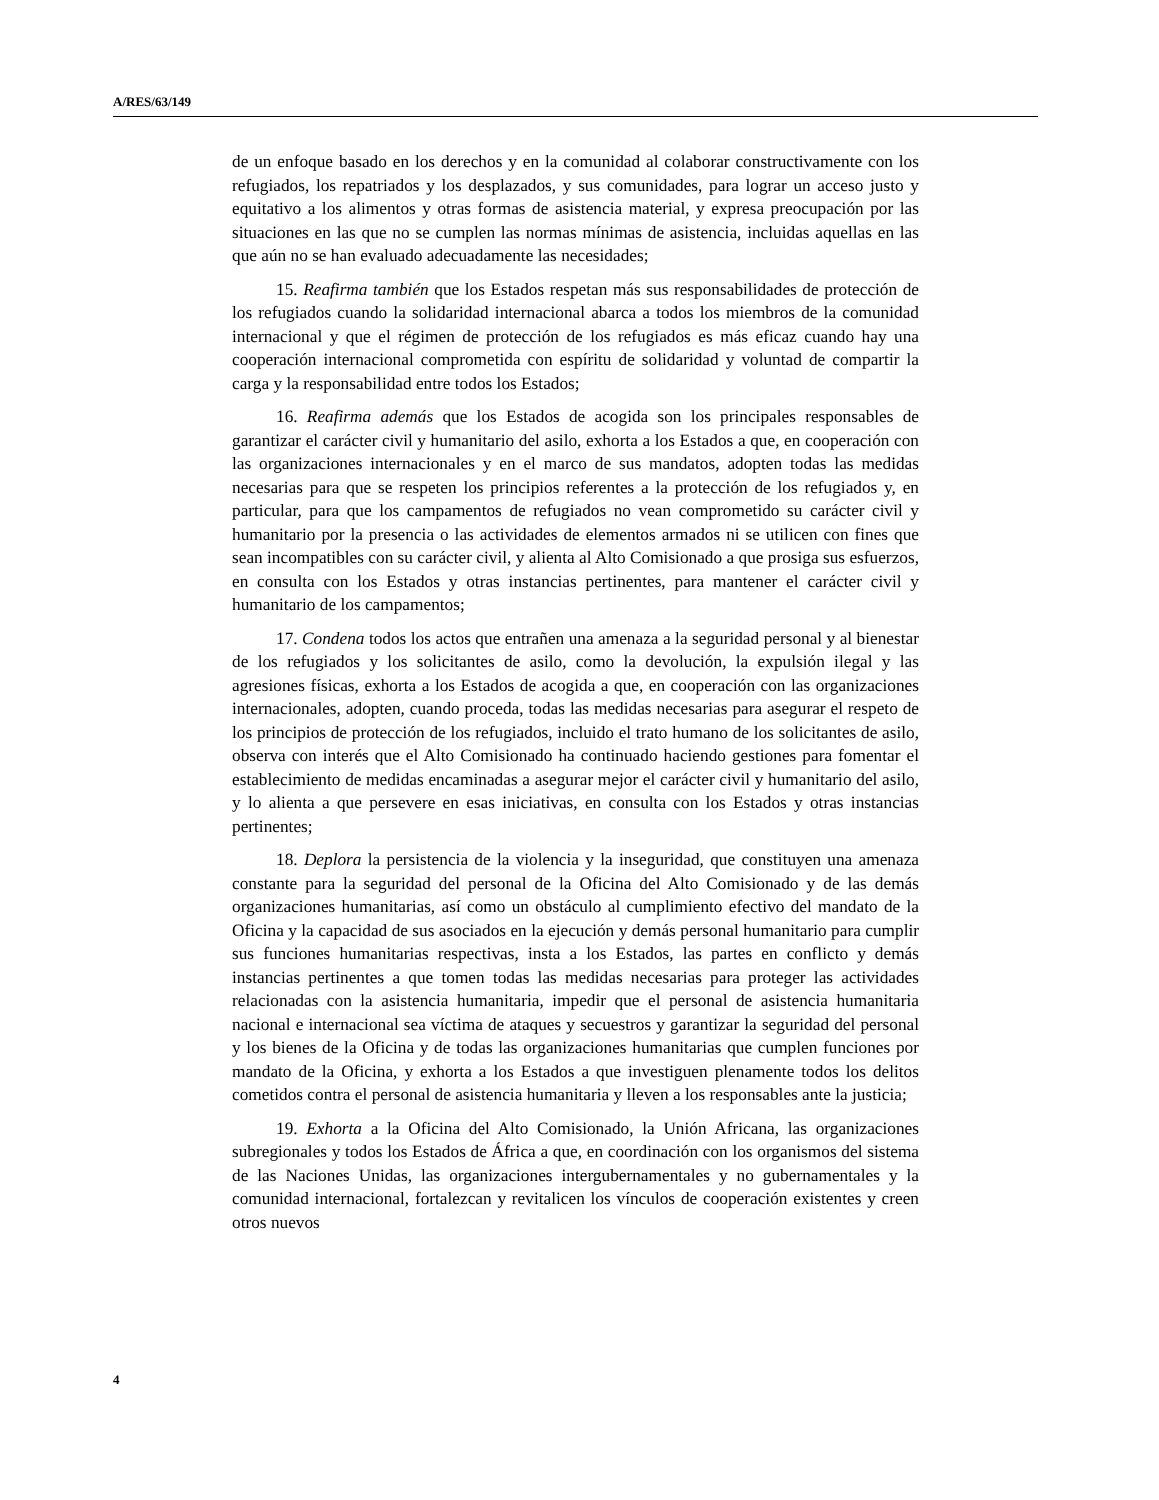A/RES/63/149
de un enfoque basado en los derechos y en la comunidad al colaborar constructivamente con los refugiados, los repatriados y los desplazados, y sus comunidades, para lograr un acceso justo y equitativo a los alimentos y otras formas de asistencia material, y expresa preocupación por las situaciones en las que no se cumplen las normas mínimas de asistencia, incluidas aquellas en las que aún no se han evaluado adecuadamente las necesidades;
15. Reafirma también que los Estados respetan más sus responsabilidades de protección de los refugiados cuando la solidaridad internacional abarca a todos los miembros de la comunidad internacional y que el régimen de protección de los refugiados es más eficaz cuando hay una cooperación internacional comprometida con espíritu de solidaridad y voluntad de compartir la carga y la responsabilidad entre todos los Estados;
16. Reafirma además que los Estados de acogida son los principales responsables de garantizar el carácter civil y humanitario del asilo, exhorta a los Estados a que, en cooperación con las organizaciones internacionales y en el marco de sus mandatos, adopten todas las medidas necesarias para que se respeten los principios referentes a la protección de los refugiados y, en particular, para que los campamentos de refugiados no vean comprometido su carácter civil y humanitario por la presencia o las actividades de elementos armados ni se utilicen con fines que sean incompatibles con su carácter civil, y alienta al Alto Comisionado a que prosiga sus esfuerzos, en consulta con los Estados y otras instancias pertinentes, para mantener el carácter civil y humanitario de los campamentos;
17. Condena todos los actos que entrañen una amenaza a la seguridad personal y al bienestar de los refugiados y los solicitantes de asilo, como la devolución, la expulsión ilegal y las agresiones físicas, exhorta a los Estados de acogida a que, en cooperación con las organizaciones internacionales, adopten, cuando proceda, todas las medidas necesarias para asegurar el respeto de los principios de protección de los refugiados, incluido el trato humano de los solicitantes de asilo, observa con interés que el Alto Comisionado ha continuado haciendo gestiones para fomentar el establecimiento de medidas encaminadas a asegurar mejor el carácter civil y humanitario del asilo, y lo alienta a que persevere en esas iniciativas, en consulta con los Estados y otras instancias pertinentes;
18. Deplora la persistencia de la violencia y la inseguridad, que constituyen una amenaza constante para la seguridad del personal de la Oficina del Alto Comisionado y de las demás organizaciones humanitarias, así como un obstáculo al cumplimiento efectivo del mandato de la Oficina y la capacidad de sus asociados en la ejecución y demás personal humanitario para cumplir sus funciones humanitarias respectivas, insta a los Estados, las partes en conflicto y demás instancias pertinentes a que tomen todas las medidas necesarias para proteger las actividades relacionadas con la asistencia humanitaria, impedir que el personal de asistencia humanitaria nacional e internacional sea víctima de ataques y secuestros y garantizar la seguridad del personal y los bienes de la Oficina y de todas las organizaciones humanitarias que cumplen funciones por mandato de la Oficina, y exhorta a los Estados a que investiguen plenamente todos los delitos cometidos contra el personal de asistencia humanitaria y lleven a los responsables ante la justicia;
19. Exhorta a la Oficina del Alto Comisionado, la Unión Africana, las organizaciones subregionales y todos los Estados de África a que, en coordinación con los organismos del sistema de las Naciones Unidas, las organizaciones intergubernamentales y no gubernamentales y la comunidad internacional, fortalezcan y revitalicen los vínculos de cooperación existentes y creen otros nuevos
4